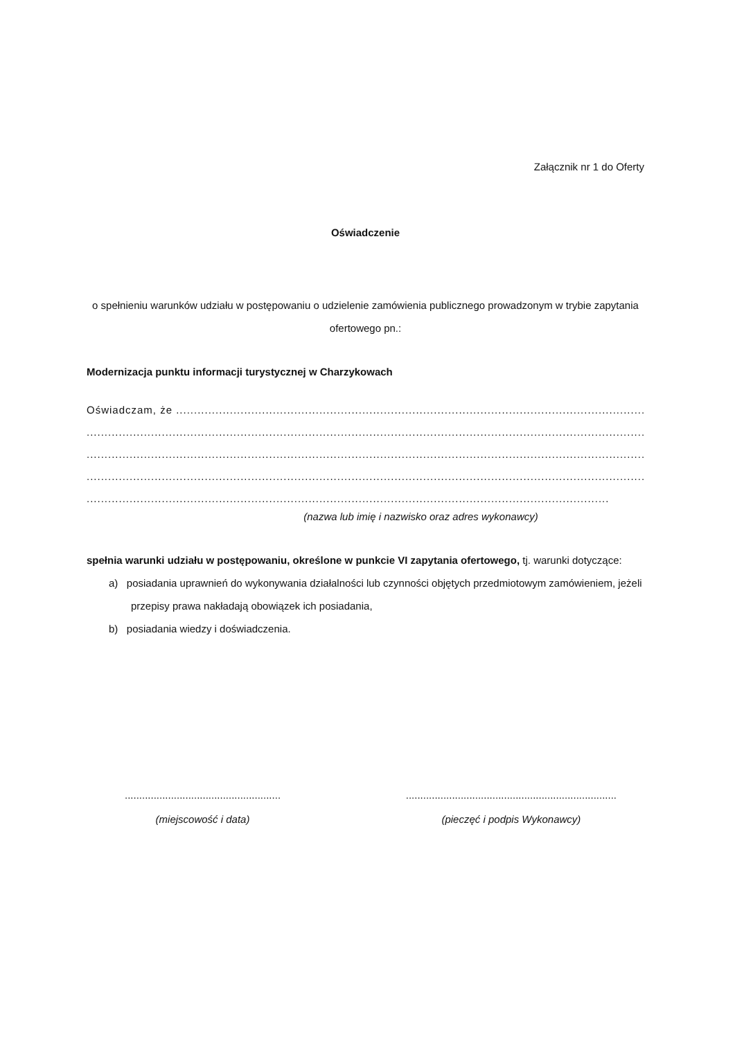Załącznik nr 1 do Oferty
Oświadczenie
o spełnieniu warunków udziału w postępowaniu o udzielenie zamówienia publicznego prowadzonym w trybie zapytania ofertowego pn.:
Modernizacja punktu informacji turystycznej w Charzykowach
Oświadczam, że ..........................................................................................................................................................
..................................................................................................................................................................................
..................................................................................................................................................................................
..................................................................................................................................................................................
..................................................................................................................................................
(nazwa lub imię i nazwisko oraz adres wykonawcy)
spełnia warunki udziału w postępowaniu, określone w punkcie VI zapytania ofertowego, tj. warunki dotyczące:
a) posiadania uprawnień do wykonywania działalności lub czynności objętych przedmiotowym zamówieniem, jeżeli przepisy prawa nakładają obowiązek ich posiadania,
b) posiadania wiedzy i doświadczenia.
......................................................
(miejscowość i data)
.........................................................................
(pieczęć i podpis Wykonawcy)